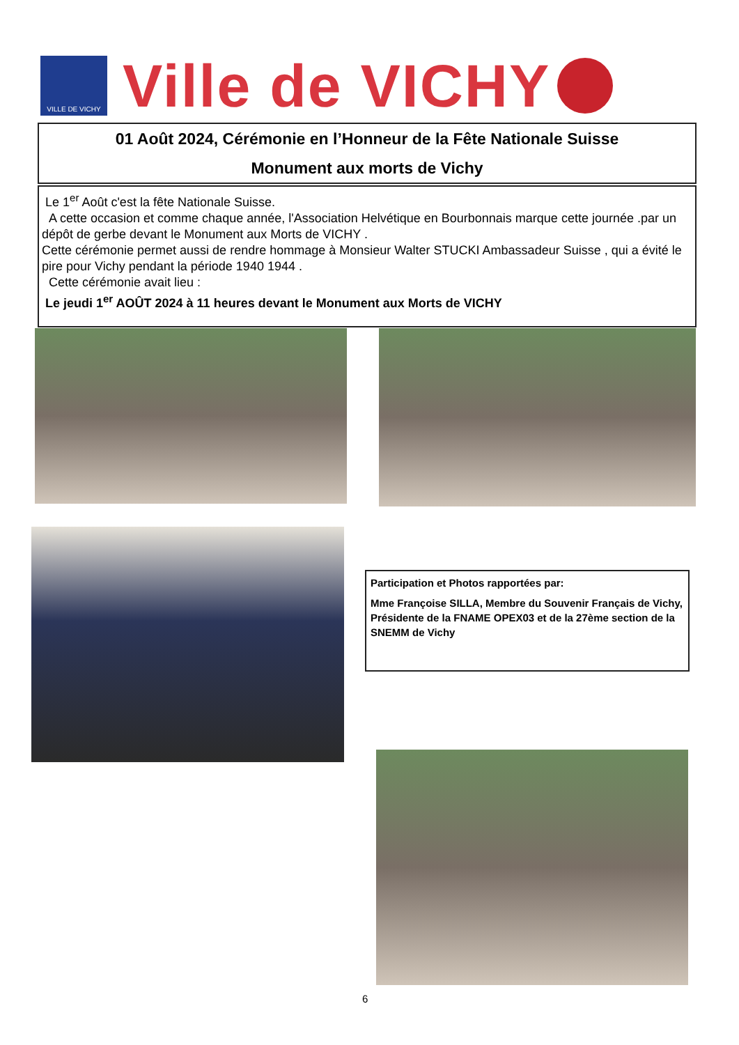VILLE DE VICHY
Ville de VICHY
01 Août 2024, Cérémonie en l’Honneur de la Fête Nationale Suisse
Monument aux morts de Vichy
Le 1<sup>er</sup> Août c'est la fête Nationale Suisse.
A cette occasion et comme chaque année, l'Association Helvétique en Bourbonnais marque cette journée .par un dépôt de gerbe devant le Monument aux Morts de VICHY .
Cette cérémonie permet aussi de rendre hommage à Monsieur Walter STUCKI Ambassadeur Suisse , qui a évité le pire pour Vichy pendant la période 1940 1944 .
Cette cérémonie avait lieu :
Le jeudi 1<sup>er</sup> AOÛT 2024 à 11 heures devant le Monument aux Morts de VICHY
Participation et Photos rapportées par:
Mme Françoise SILLA, Membre du Souvenir Français de Vichy, Présidente de la FNAME OPEX03 et de la 27ème section de la SNEMM de Vichy
6